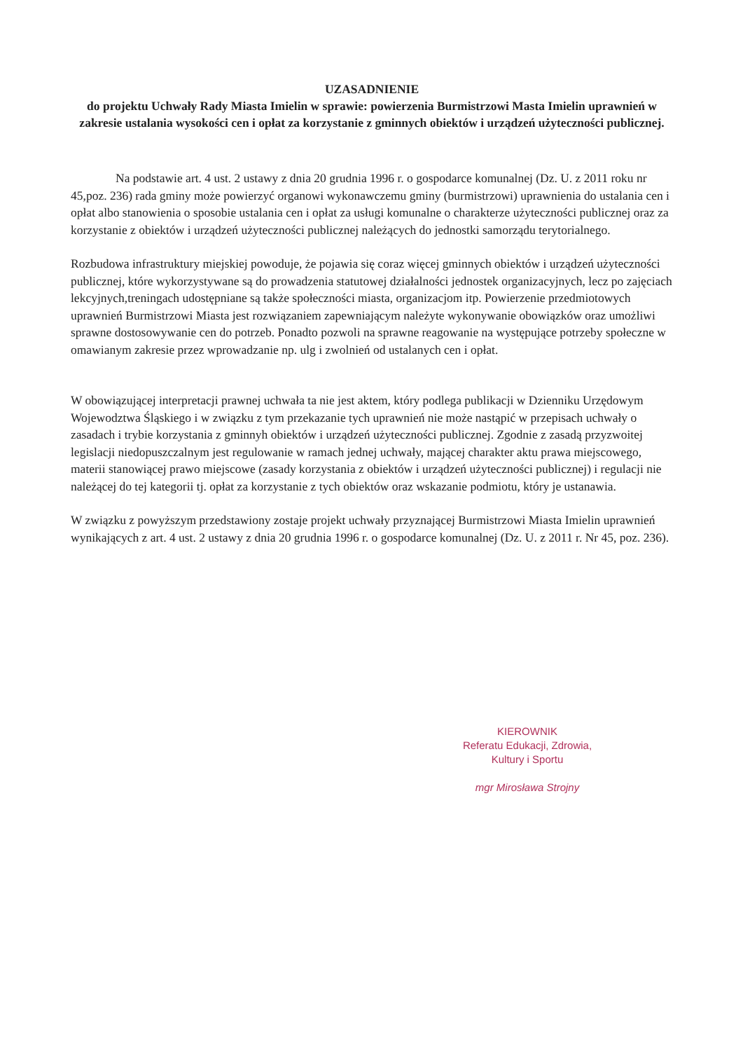UZASADNIENIE
do projektu Uchwały Rady Miasta Imielin w sprawie: powierzenia Burmistrzowi Masta Imielin uprawnień w zakresie ustalania wysokości cen i opłat za korzystanie z gminnych obiektów i urządzeń użyteczności publicznej.
Na podstawie art. 4 ust. 2 ustawy z dnia 20 grudnia 1996 r. o gospodarce komunalnej (Dz. U. z 2011 roku nr 45,poz. 236) rada gminy może powierzyć organowi wykonawczemu gminy (burmistrzowi) uprawnienia do ustalania cen i opłat albo stanowienia o sposobie ustalania cen i opłat za usługi komunalne o charakterze użyteczności publicznej oraz za korzystanie z obiektów i urządzeń użyteczności publicznej należących do jednostki samorządu terytorialnego.
Rozbudowa infrastruktury miejskiej powoduje, że pojawia się coraz więcej gminnych obiektów i urządzeń użyteczności publicznej, które wykorzystywane są do prowadzenia statutowej działalności jednostek organizacyjnych, lecz po zajęciach lekcyjnych,treningach udostępniane są także społeczności miasta, organizacjom itp. Powierzenie przedmiotowych uprawnień Burmistrzowi Miasta jest rozwiązaniem zapewniającym należyte wykonywanie obowiązków oraz umożliwi sprawne dostosowywanie cen do potrzeb. Ponadto pozwoli na sprawne reagowanie na występujące potrzeby społeczne w omawianym zakresie przez wprowadzanie np. ulg i zwolnień od ustalanych cen i opłat.
W obowiązującej interpretacji prawnej uchwała ta nie jest aktem, który podlega publikacji w Dzienniku Urzędowym Wojewodztwa Śląskiego i w związku z tym przekazanie tych uprawnień nie może nastąpić w przepisach uchwały o zasadach i trybie korzystania z gminnyh obiektów i urządzeń użyteczności publicznej. Zgodnie z zasadą przyzwoitej legislacji niedopuszczalnym jest regulowanie w ramach jednej uchwały, mającej charakter aktu prawa miejscowego, materii stanowiącej prawo miejscowe (zasady korzystania z obiektów i urządzeń użyteczności publicznej) i regulacji nie należącej do tej kategorii tj. opłat za korzystanie z tych obiektów oraz wskazanie podmiotu, który je ustanawia.
W związku z powyższym przedstawiony zostaje projekt uchwały przyznającej Burmistrzowi Miasta Imielin uprawnień wynikających z art. 4 ust. 2 ustawy z dnia 20 grudnia 1996 r. o gospodarce komunalnej (Dz. U. z 2011 r. Nr 45, poz. 236).
KIEROWNIK
Referatu Edukacji, Zdrowia,
Kultury i Sportu
mgr Mirosława Strojny